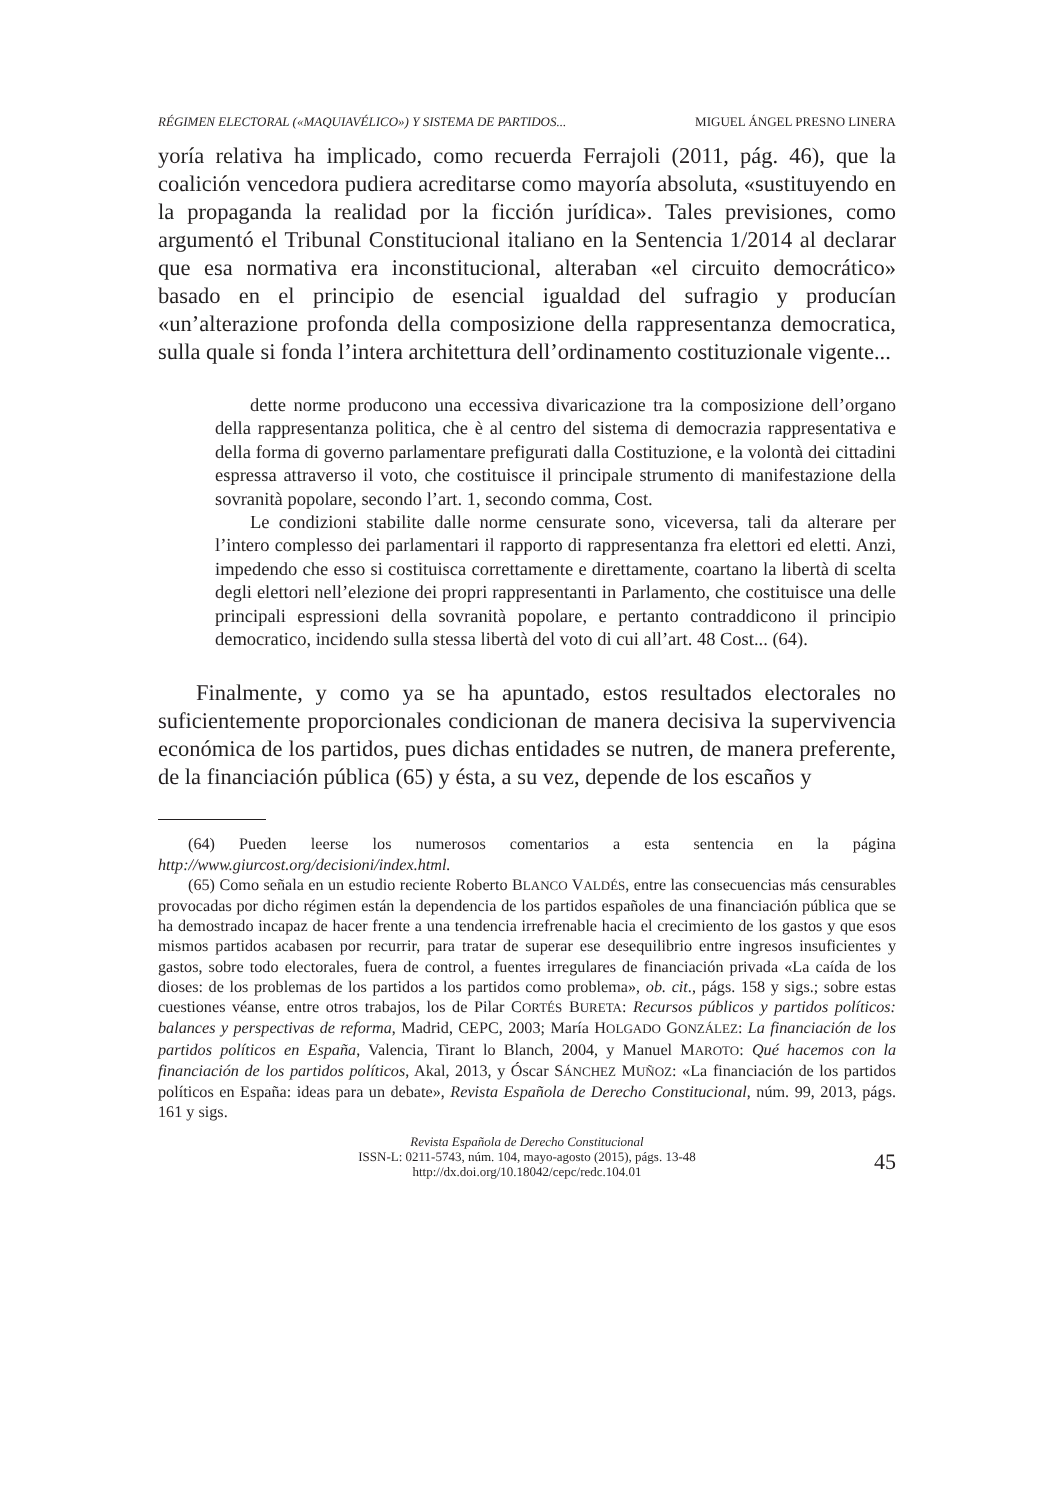RÉGIMEN ELECTORAL («MAQUIAVÉLICO») Y SISTEMA DE PARTIDOS... MIGUEL ÁNGEL PRESNO LINERA
yoría relativa ha implicado, como recuerda Ferrajoli (2011, pág. 46), que la coalición vencedora pudiera acreditarse como mayoría absoluta, «sustituyendo en la propaganda la realidad por la ficción jurídica». Tales previsiones, como argumentó el Tribunal Constitucional italiano en la Sentencia 1/2014 al declarar que esa normativa era inconstitucional, alteraban «el circuito democrático» basado en el principio de esencial igualdad del sufragio y producían «un’alterazione profonda della composizione della rappresentanza democratica, sulla quale si fonda l’intera architettura dell’ordinamento costituzionale vigente...
dette norme producono una eccessiva divaricazione tra la composizione dell’organo della rappresentanza politica, che è al centro del sistema di democrazia rappresentativa e della forma di governo parlamentare prefigurati dalla Costituzione, e la volontà dei cittadini espressa attraverso il voto, che costituisce il principale strumento di manifestazione della sovranità popolare, secondo l’art. 1, secondo comma, Cost.
Le condizioni stabilite dalle norme censurate sono, viceversa, tali da alterare per l’intero complesso dei parlamentari il rapporto di rappresentanza fra elettori ed eletti. Anzi, impedendo che esso si costituisca correttamente e direttamente, coartano la libertà di scelta degli elettori nell’elezione dei propri rappresentanti in Parlamento, che costituisce una delle principali espressioni della sovranità popolare, e pertanto contraddicono il principio democratico, incidendo sulla stessa libertà del voto di cui all’art. 48 Cost... (64).
Finalmente, y como ya se ha apuntado, estos resultados electorales no suficientemente proporcionales condicionan de manera decisiva la supervivencia económica de los partidos, pues dichas entidades se nutren, de manera preferente, de la financiación pública (65) y ésta, a su vez, depende de los escaños y
(64) Pueden leerse los numerosos comentarios a esta sentencia en la página http://www.giurcost.org/decisioni/index.html.
(65) Como señala en un estudio reciente Roberto BLANCO VALDÉS, entre las consecuencias más censurables provocadas por dicho régimen están la dependencia de los partidos españoles de una financiación pública que se ha demostrado incapaz de hacer frente a una tendencia irrefrenable hacia el crecimiento de los gastos y que esos mismos partidos acabasen por recurrir, para tratar de superar ese desequilibrio entre ingresos insuficientes y gastos, sobre todo electorales, fuera de control, a fuentes irregulares de financiación privada «La caída de los dioses: de los problemas de los partidos a los partidos como problema», ob. cit., págs. 158 y sigs.; sobre estas cuestiones véanse, entre otros trabajos, los de Pilar CORTÉS BURETA: Recursos públicos y partidos políticos: balances y perspectivas de reforma, Madrid, CEPC, 2003; María HOLGADO GONZÁLEZ: La financiación de los partidos políticos en España, Valencia, Tirant lo Blanch, 2004, y Manuel MAROTO: Qué hacemos con la financiación de los partidos políticos, Akal, 2013, y Óscar SÁNCHEZ MUÑOZ: «La financiación de los partidos políticos en España: ideas para un debate», Revista Española de Derecho Constitucional, núm. 99, 2013, págs. 161 y sigs.
Revista Española de Derecho Constitucional
ISSN-L: 0211-5743, núm. 104, mayo-agosto (2015), págs. 13-48
http://dx.doi.org/10.18042/cepc/redc.104.01
45